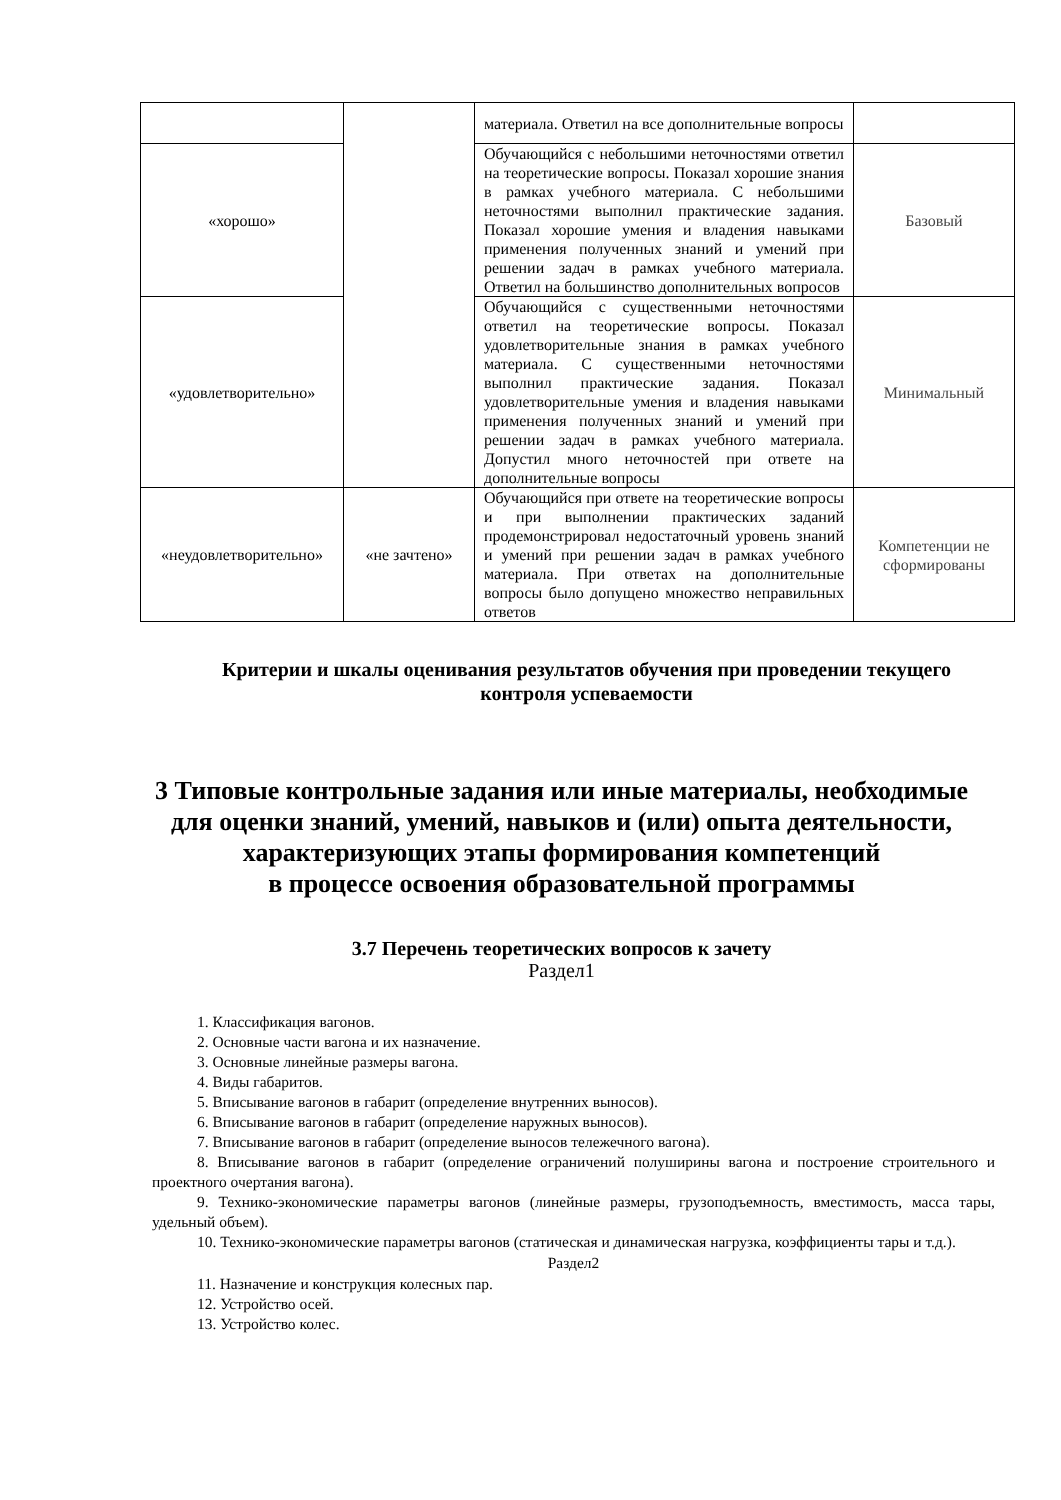| | | материала. Ответил на все дополнительные вопросы | |
| «хорошо» | | Обучающийся с небольшими неточностями ответил на теоретические вопросы. Показал хорошие знания в рамках учебного материала. С небольшими неточностями выполнил практические задания. Показал хорошие умения и владения навыками применения полученных знаний и умений при решении задач в рамках учебного материала. Ответил на большинство дополнительных вопросов | Базовый |
| «удовлетворительно» | | Обучающийся с существенными неточностями ответил на теоретические вопросы. Показал удовлетворительные знания в рамках учебного материала. С существенными неточностями выполнил практические задания. Показал удовлетворительные умения и владения навыками применения полученных знаний и умений при решении задач в рамках учебного материала. Допустил много неточностей при ответе на дополнительные вопросы | Минимальный |
| «неудовлетворительно» | «не зачтено» | Обучающийся при ответе на теоретические вопросы и при выполнении практических заданий продемонстрировал недостаточный уровень знаний и умений при решении задач в рамках учебного материала. При ответах на дополнительные вопросы было допущено множество неправильных ответов | Компетенции не сформированы |
Критерии и шкалы оценивания результатов обучения при проведении текущего контроля успеваемости
3 Типовые контрольные задания или иные материалы, необходимые для оценки знаний, умений, навыков и (или) опыта деятельности, характеризующих этапы формирования компетенций
в процессе освоения образовательной программы
3.7 Перечень теоретических вопросов к зачету
Раздел1
1. Классификация вагонов.
2. Основные части вагона и их назначение.
3. Основные линейные размеры вагона.
4. Виды габаритов.
5. Вписывание вагонов в габарит (определение внутренних выносов).
6. Вписывание вагонов в габарит (определение наружных выносов).
7. Вписывание вагонов в габарит (определение выносов тележечного вагона).
8. Вписывание вагонов в габарит (определение ограничений полуширины вагона и построение строительного и проектного очертания вагона).
9. Технико-экономические параметры вагонов (линейные размеры, грузоподъемность, вместимость, масса тары, удельный объем).
10. Технико-экономические параметры вагонов (статическая и динамическая нагрузка, коэффициенты тары и т.д.).
Раздел2
11. Назначение и конструкция колесных пар.
12. Устройство осей.
13. Устройство колес.